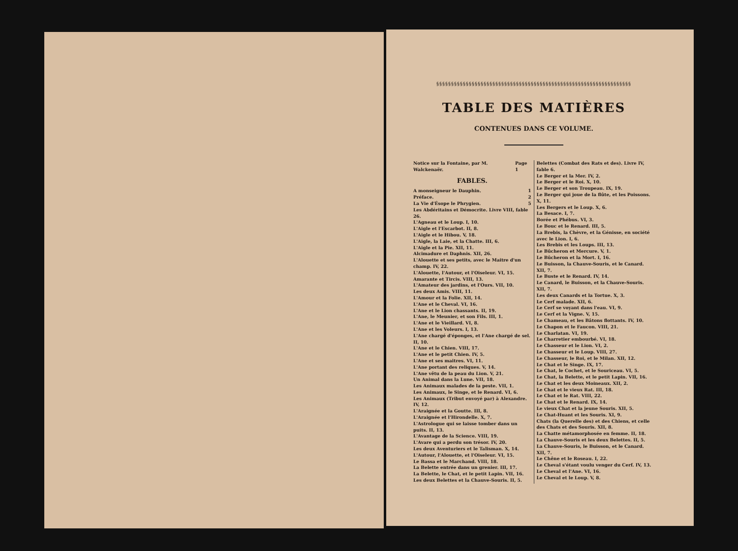§§§§§§§§§§§§§§§§§§§§§§§§§§§§§§§§§§§§§§§§§§§§§§§§§§§§§§§§§§§§§§§§§§
TABLE DES MATIÈRES
CONTENUES DANS CE VOLUME.
Notice sur la Fontaine, par M. Walckenaër. Page 1
FABLES.
A monseigneur le Dauphin. 1
Préface. 2
La Vie d'Ésope le Phrygien. 5
Les Abdéritains et Démocrite. Livre VIII, fable 26.
L'Agneau et le Loup. I, 10.
L'Aigle et l'Escarbot. II, 8.
L'Aigle et le Hibou. V, 18.
L'Aigle, la Laie, et la Chatte. III, 6.
L'Aigle et la Pie. XII, 11.
Alcimadure et Daphnis. XII, 26.
L'Alouette et ses petits, avec le Maitre d'un champ. IV, 22.
L'Alouette, l'Autour, et l'Oiseleur. VI, 15.
Amarante et Tircis. VIII, 13.
L'Amateur des jardins, et l'Ours. VII, 10.
Les deux Amis. VIII, 11.
L'Amour et la Folie. XII, 14.
L'Ane et le Cheval. VI, 16.
L'Ane et le Lion chassants. II, 19.
L'Ane, le Meunier, et son Fils. III, 1.
L'Ane et le Vieillard. VI, 8.
L'Ane et les Voleurs. I, 13.
L'Ane chargé d'éponges, et l'Ane chargé de sel. II, 10.
L'Ane et le Chien. VIII, 17.
L'Ane et le petit Chien. IV, 5.
L'Ane et ses maitres. VI, 11.
L'Ane portant des reliques. V, 14.
L'Ane vêtu de la peau du Lion. V, 21.
Un Animal dans la Lune. VII, 18.
Les Animaux malades de la peste. VII, 1.
Les Animaux, le Singe, et le Renard. VI, 6.
Les Animaux (Tribut envoyé par) à Alexandre. IV, 12.
L'Araignée et la Goutte. III, 8.
L'Araignée et l'Hirondelle. X, 7.
L'Astrologue qui se laisse tomber dans un puits. II, 13.
L'Avantage de la Science. VIII, 19.
L'Avare qui a perdu son trésor. IV, 20.
Les deux Aventuriers et le Talisman. X, 14.
L'Autour, l'Alouette, et l'Oiseleur. VI, 15.
Le Bassa et le Marchand. VIII, 18.
La Belette entrée dans un grenier. III, 17.
La Belette, le Chat, et le petit Lapin. VII, 16.
Les deux Belettes et la Chauve-Souris. II, 5.
Belettes (Combat des Rats et des). Livre IV, fable 6.
Le Berger et la Mer. IV, 2.
Le Berger et le Roi. X, 10.
Le Berger et son Troupeau. IX, 19.
Le Berger qui joue de la flûte, et les Poissons. X, 11.
Les Bergers et le Loup. X, 6.
La Besace. I, 7.
Borée et Phébus. VI, 3.
Le Bouc et le Renard. III, 5.
La Brebis, la Chèvre, et la Génisse, en société avec le Lion. I, 6.
Les Brebis et les Loups. III, 13.
Le Bûcheron et Mercure. V, 1.
Le Bûcheron et la Mort. I, 16.
Le Buisson, la Chauve-Souris, et le Canard. XII, 7.
Le Buste et le Renard. IV, 14.
Le Canard, le Buisson, et la Chauve-Souris. XII, 7.
Les deux Canards et la Tortue. X, 3.
Le Cerf malade. XII, 6.
Le Cerf se voyant dans l'eau. VI, 9.
Le Cerf et la Vigne. V, 15.
Le Chameau, et les Bâtons flottants. IV, 10.
Le Chapon et le Faucon. VIII, 21.
Le Charlatan. VI, 19.
Le Charretier embourbé. VI, 18.
Le Chasseur et le Lion. VI, 2.
Le Chasseur et le Loup. VIII, 27.
Le Chasseur, le Roi, et le Milan. XII, 12.
Le Chat et le Singe. IX, 17.
Le Chat, le Cochet, et le Souriceau. VI, 5.
Le Chat, la Belette, et le petit Lapin. VII, 16.
Le Chat et les deux Moineaux. XII, 2.
Le Chat et le vieux Rat. III, 18.
Le Chat et le Rat. VIII, 22.
Le Chat et le Renard. IX, 14.
Le vieux Chat et la jeune Souris. XII, 5.
Le Chat-Huant et les Souris. XI, 9.
Chats (la Querelle des) et des Chiens, et celle des Chats et des Souris. XII, 8.
La Chatte métamorphosée en femme. II, 18.
La Chauve-Souris et les deux Belettes. II, 5.
La Chauve-Souris, le Buisson, et le Canard. XII, 7.
Le Chêne et le Roseau. I, 22.
Le Cheval s'étant voulu venger du Cerf. IV, 13.
Le Cheval et l'Ane. VI, 16.
Le Cheval et le Loup. V, 8.